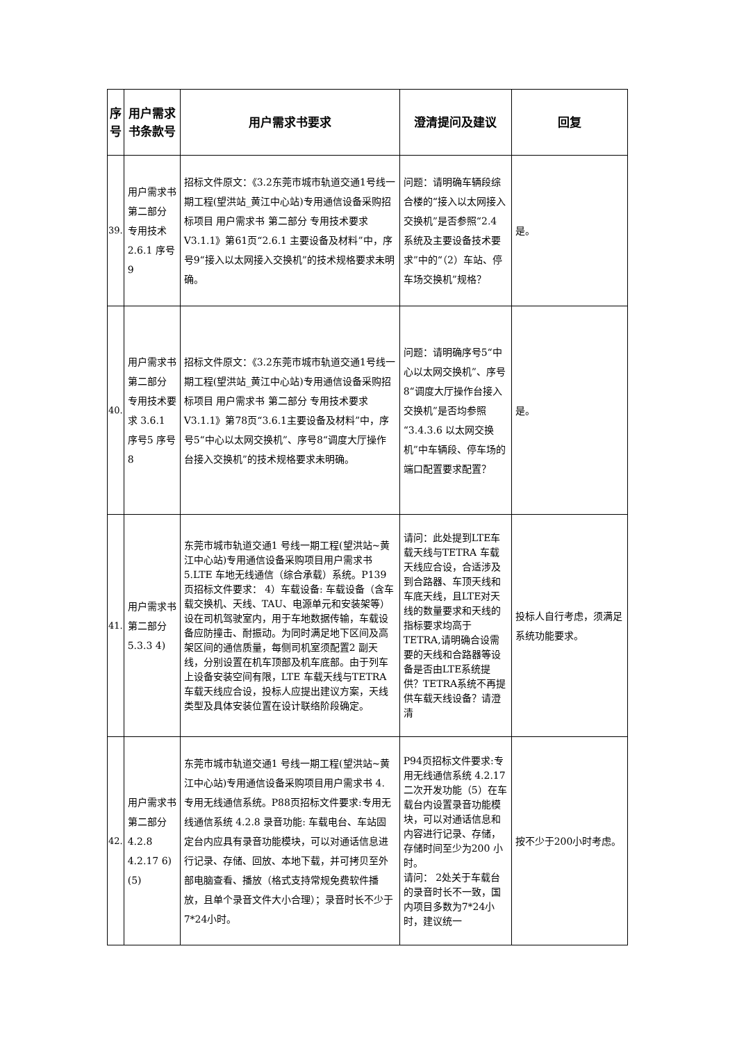| 序号 | 用户需求书条款号 | 用户需求书要求 | 澄清提问及建议 | 回复 |
| --- | --- | --- | --- | --- |
| 39. | 用户需求书 第二部分 专用技术 2.6.1 序号9 | 招标文件原文：《3.2东莞市城市轨道交通1号线一期工程(望洪站_黄江中心站)专用通信设备采购招标项目 用户需求书 第二部分 专用技术要求V3.1.1》第61页“2.6.1 主要设备及材料”中，序号9“接入以太网接入交换机”的技术规格要求未明确。 | 问题：请明确车辆段综合楼的“接入以太网接入交换机”是否参照“2.4 系统及主要设备技术要求”中的“（2）车站、停车场交换机”规格？ | 是。 |
| 40. | 用户需求书 第二部分 专用技术要求 3.6.1 序号5 序号8 | 招标文件原文：《3.2东莞市城市轨道交通1号线一期工程(望洪站_黄江中心站)专用通信设备采购招标项目 用户需求书 第二部分 专用技术要求V3.1.1》第78页“3.6.1主要设备及材料”中，序号5“中心以太网交换机”、序号8“调度大厅操作台接入交换机”的技术规格要求未明确。 | 问题：请明确序号5“中心以太网交换机”、序号8“调度大厅操作台接入交换机”是否均参照“3.4.3.6 以太网交换机”中车辆段、停车场的端口配置要求配置？ | 是。 |
| 41. | 用户需求书 第二部分 5.3.3 4) | 东莞市城市轨道交通1 号线一期工程(望洪站~黄江中心站)专用通信设备采购项目用户需求书 5.LTE 车地无线通信（综合承载）系统。P139页招标文件要求： 4）车载设备: 车载设备（含车载交换机、天线、TAU、电源单元和安装架等）设在司机驾驶室内，用于车地数据传输，车载设备应防撞击、耐振动。为同时满足地下区间及高架区间的通信质量，每侧司机室须配置2 副天线，分别设置在机车顶部及机车底部。由于列车上设备安装空间有限，LTE 车载天线与TETRA 车载天线应合设，投标人应提出建议方案，天线类型及具体安装位置在设计联络阶段确定。 | 请问：此处提到LTE车载天线与TETRA 车载天线应合设，合适涉及到合路器、车顶天线和车底天线，且LTE对天线的数量要求和天线的指标要求均高于TETRA,请明确合设需要的天线和合路器等设备是否由LTE系统提供？TETRA系统不再提供车载天线设备？请澄清 | 投标人自行考虑，须满足系统功能要求。 |
| 42. | 用户需求书 第二部分 4.2.8 4.2.17 6) (5) | 东莞市城市轨道交通1 号线一期工程(望洪站~黄江中心站)专用通信设备采购项目用户需求书 4. 专用无线通信系统。P88页招标文件要求:专用无线通信系统 4.2.8 录音功能: 车载电台、车站固定台内应具有录音功能模块，可以对通话信息进行记录、存储、回放、本地下载，并可拷贝至外部电脑查看、播放（格式支持常规免费软件播放，且单个录音文件大小合理）；录音时长不少于7*24小时。 | P94页招标文件要求:专用无线通信系统 4.2.17 二次开发功能（5）在车载台内设置录音功能模块，可以对通话信息和内容进行记录、存储，存储时间至少为200 小时。 请问： 2处关于车载台的录音时长不一致，国内项目多数为7*24小时，建议统一 | 按不少于200小时考虑。 |